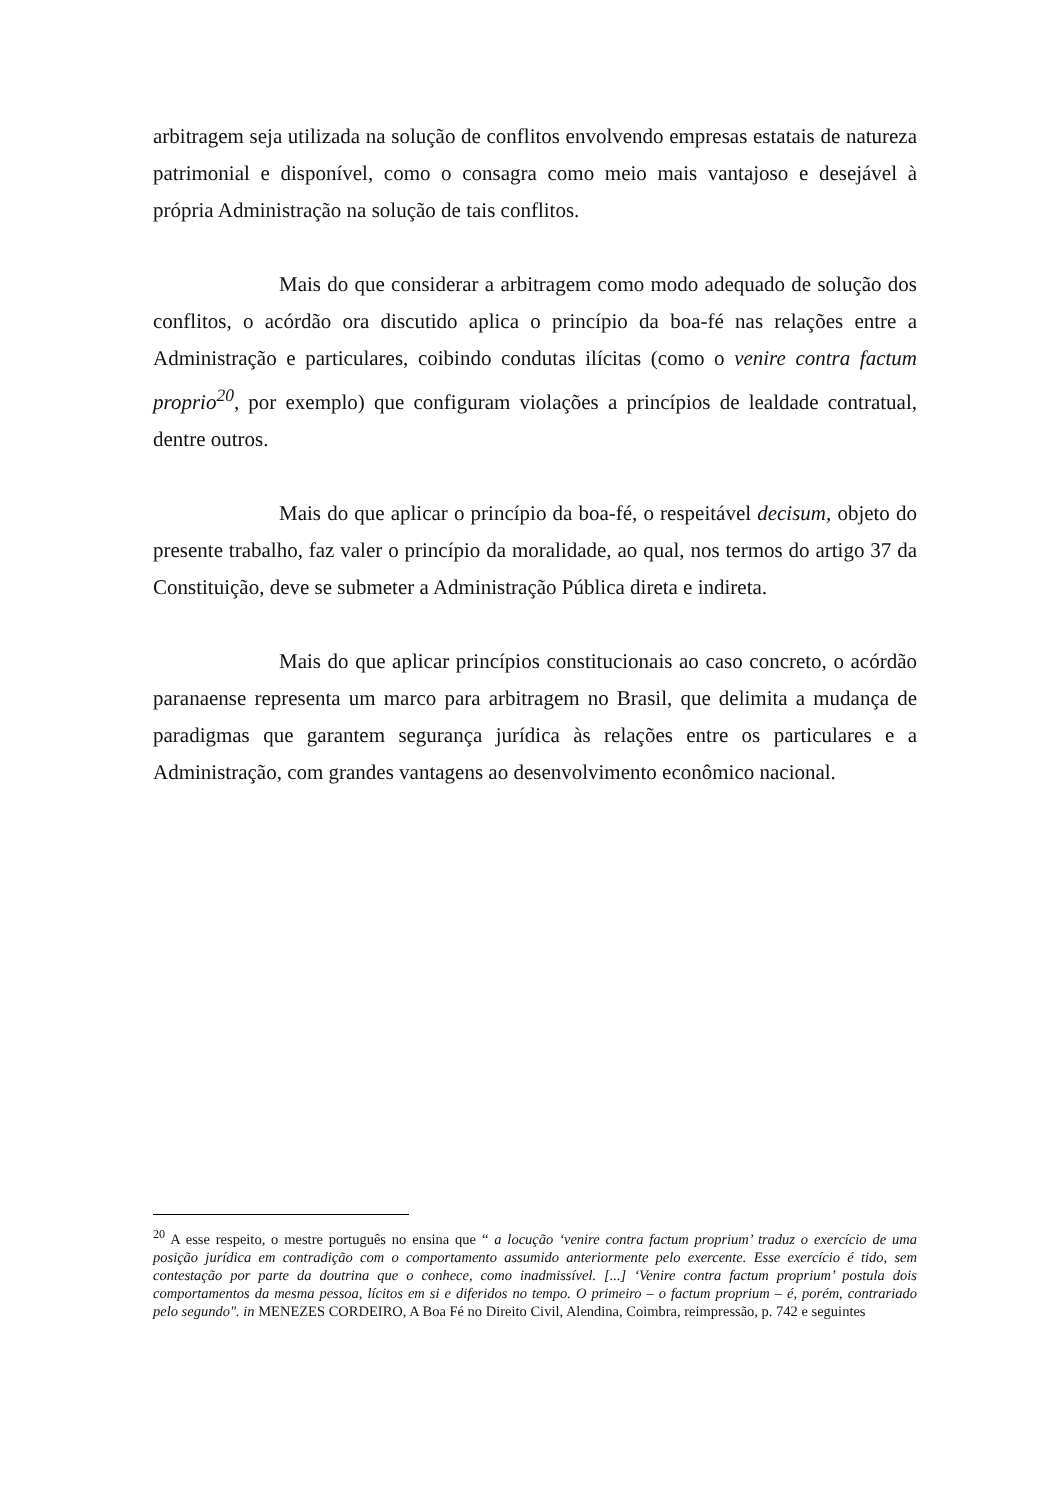arbitragem seja utilizada na solução de conflitos envolvendo empresas estatais de natureza patrimonial e disponível, como o consagra como meio mais vantajoso e desejável à própria Administração na solução de tais conflitos.
Mais do que considerar a arbitragem como modo adequado de solução dos conflitos, o acórdão ora discutido aplica o princípio da boa-fé nas relações entre a Administração e particulares, coibindo condutas ilícitas (como o venire contra factum proprio<sup>20</sup>, por exemplo) que configuram violações a princípios de lealdade contratual, dentre outros.
Mais do que aplicar o princípio da boa-fé, o respeitável decisum, objeto do presente trabalho, faz valer o princípio da moralidade, ao qual, nos termos do artigo 37 da Constituição, deve se submeter a Administração Pública direta e indireta.
Mais do que aplicar princípios constitucionais ao caso concreto, o acórdão paranaense representa um marco para arbitragem no Brasil, que delimita a mudança de paradigmas que garantem segurança jurídica às relações entre os particulares e a Administração, com grandes vantagens ao desenvolvimento econômico nacional.
<sup>20</sup> A esse respeito, o mestre português no ensina que “ a locução ‘venire contra factum proprium’ traduz o exercício de uma posição jurídica em contradição com o comportamento assumido anteriormente pelo exercente. Esse exercício é tido, sem contestação por parte da doutrina que o conhece, como inadmissível. [...] ‘Venire contra factum proprium’ postula dois comportamentos da mesma pessoa, lícitos em si e diferidos no tempo. O primeiro – o factum proprium – é, porém, contrariado pelo segundo". in MENEZES CORDEIRO, A Boa Fé no Direito Civil, Alendina, Coimbra, reimpressão, p. 742 e seguintes